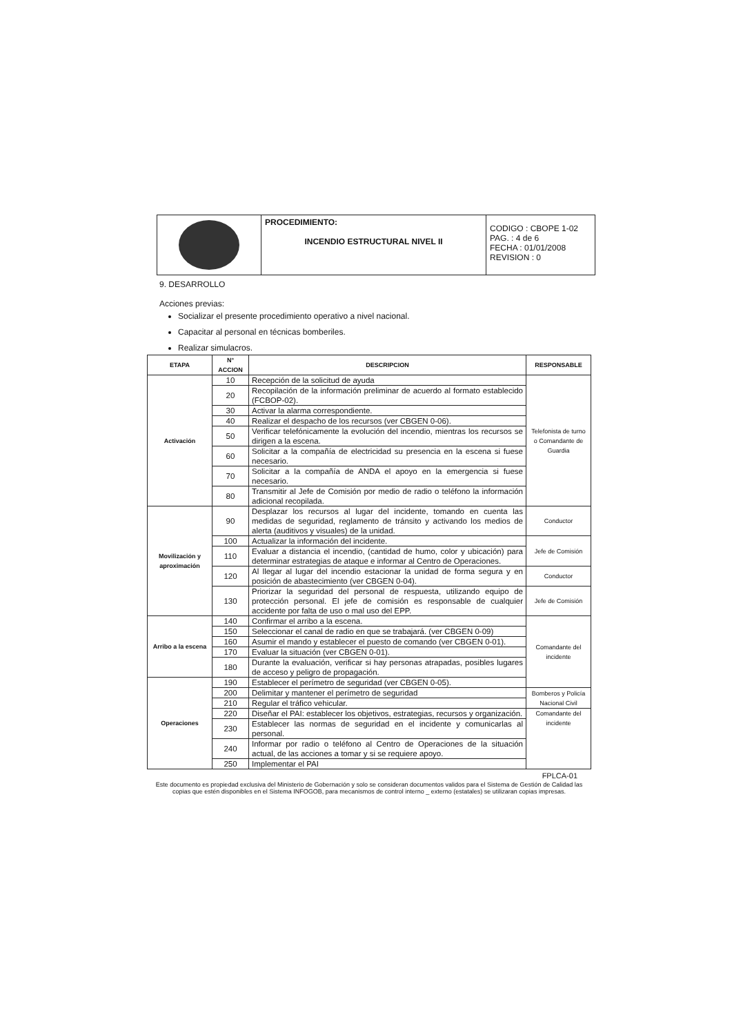| | PROCEDIMIENTO: INCENDIO ESTRUCTURAL NIVEL II | CODIGO : CBOPE 1-02 PAG. : 4 de 6 FECHA : 01/01/2008 REVISION : 0 |
9. DESARROLLO
Acciones previas:
Socializar el presente procedimiento operativo a nivel nacional.
Capacitar al personal en técnicas bomberiles.
Realizar simulacros.
| ETAPA | N° ACCION | DESCRIPCION | RESPONSABLE |
| --- | --- | --- | --- |
| Activación | 10 | Recepción de la solicitud de ayuda | Telefonista de turno o Comandante de Guardia |
| | 20 | Recopilación de la información preliminar de acuerdo al formato establecido (FCBOP-02). | |
| | 30 | Activar la alarma correspondiente. | |
| | 40 | Realizar el despacho de los recursos (ver CBGEN 0-06). | |
| | 50 | Verificar telefónicamente la evolución del incendio, mientras los recursos se dirigen a la escena. | |
| | 60 | Solicitar a la compañía de electricidad su presencia en la escena si fuese necesario. | |
| | 70 | Solicitar a la compañía de ANDA el apoyo en la emergencia si fuese necesario. | |
| | 80 | Transmitir al Jefe de Comisión por medio de radio o teléfono la información adicional recopilada. | |
| Movilización y aproximación | 90 | Desplazar los recursos al lugar del incidente, tomando en cuenta las medidas de seguridad, reglamento de tránsito y activando los medios de alerta (auditivos y visuales) de la unidad. | Conductor |
| | 100 | Actualizar la información del incidente. | Jefe de Comisión |
| | 110 | Evaluar a distancia el incendio, (cantidad de humo, color y ubicación) para determinar estrategias de ataque e informar al Centro de Operaciones. | |
| | 120 | Al llegar al lugar del incendio estacionar la unidad de forma segura y en posición de abastecimiento (ver CBGEN 0-04). | Conductor |
| | 130 | Priorizar la seguridad del personal de respuesta, utilizando equipo de protección personal. El jefe de comisión es responsable de cualquier accidente por falta de uso o mal uso del EPP. | Jefe de Comisión |
| Arribo a la escena | 140 | Confirmar el arribo a la escena. | Comandante del incidente |
| | 150 | Seleccionar el canal de radio en que se trabajará. (ver CBGEN 0-09) | |
| | 160 | Asumir el mando y establecer el puesto de comando (ver CBGEN 0-01). | |
| | 170 | Evaluar la situación (ver CBGEN 0-01). | |
| | 180 | Durante la evaluación, verificar si hay personas atrapadas, posibles lugares de acceso y peligro de propagación. | |
| Operaciones | 190 | Establecer el perímetro de seguridad (ver CBGEN 0-05). | |
| | 200 | Delimitar y mantener el perímetro de seguridad | Bomberos y Policía Nacional Civil |
| | 210 | Regular el tráfico vehicular. | |
| | 220 | Diseñar el PAI: establecer los objetivos, estrategias, recursos y organización. | Comandante del incidente |
| | 230 | Establecer las normas de seguridad en el incidente y comunicarlas al personal. | |
| | 240 | Informar por radio o teléfono al Centro de Operaciones de la situación actual, de las acciones a tomar y si se requiere apoyo. | |
| | 250 | Implementar el PAI | |
FPLCA-01
Este documento es propiedad exclusiva del Ministerio de Gobernación y solo se consideran documentos validos para el Sistema de Gestión de Calidad las copias que estén disponibles en el Sistema INFOGOB, para mecanismos de control interno _ externo (estatales) se utilizaran copias impresas.